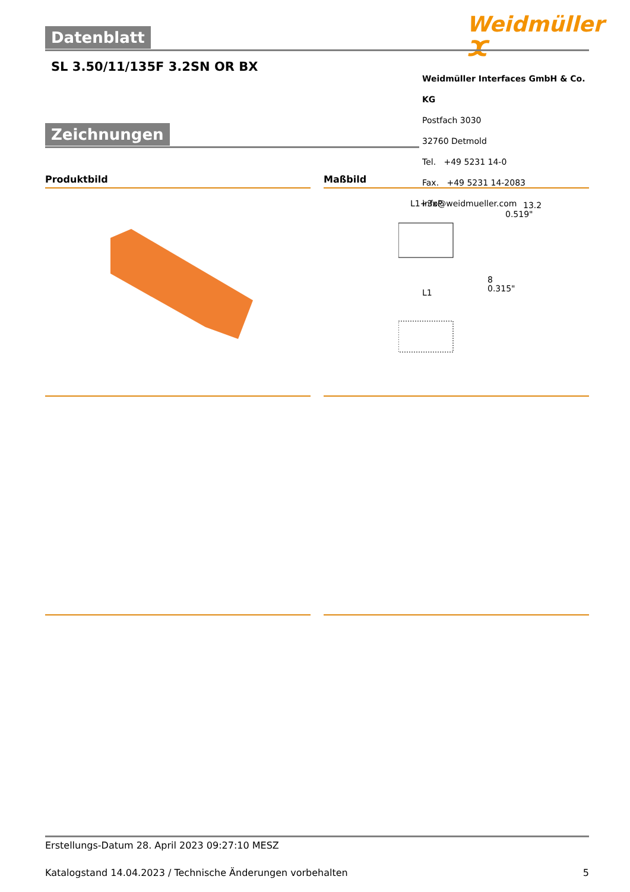Weidmüller ⵋ
Datenblatt
SL 3.50/11/135F 3.2SN OR BX
Weidmüller Interfaces GmbH & Co. KG
Postfach 3030
32760 Detmold
Tel. +49 5231 14-0
Fax. +49 5231 14-2083
info@weidmueller.com
Zeichnungen
Produktbild Maßbild
L1+3xP
13.2
0.519"
8
0.315"
L1
Erstellungs-Datum 28. April 2023 09:27:10 MESZ
Katalogstand 14.04.2023 / Technische Änderungen vorbehalten 5